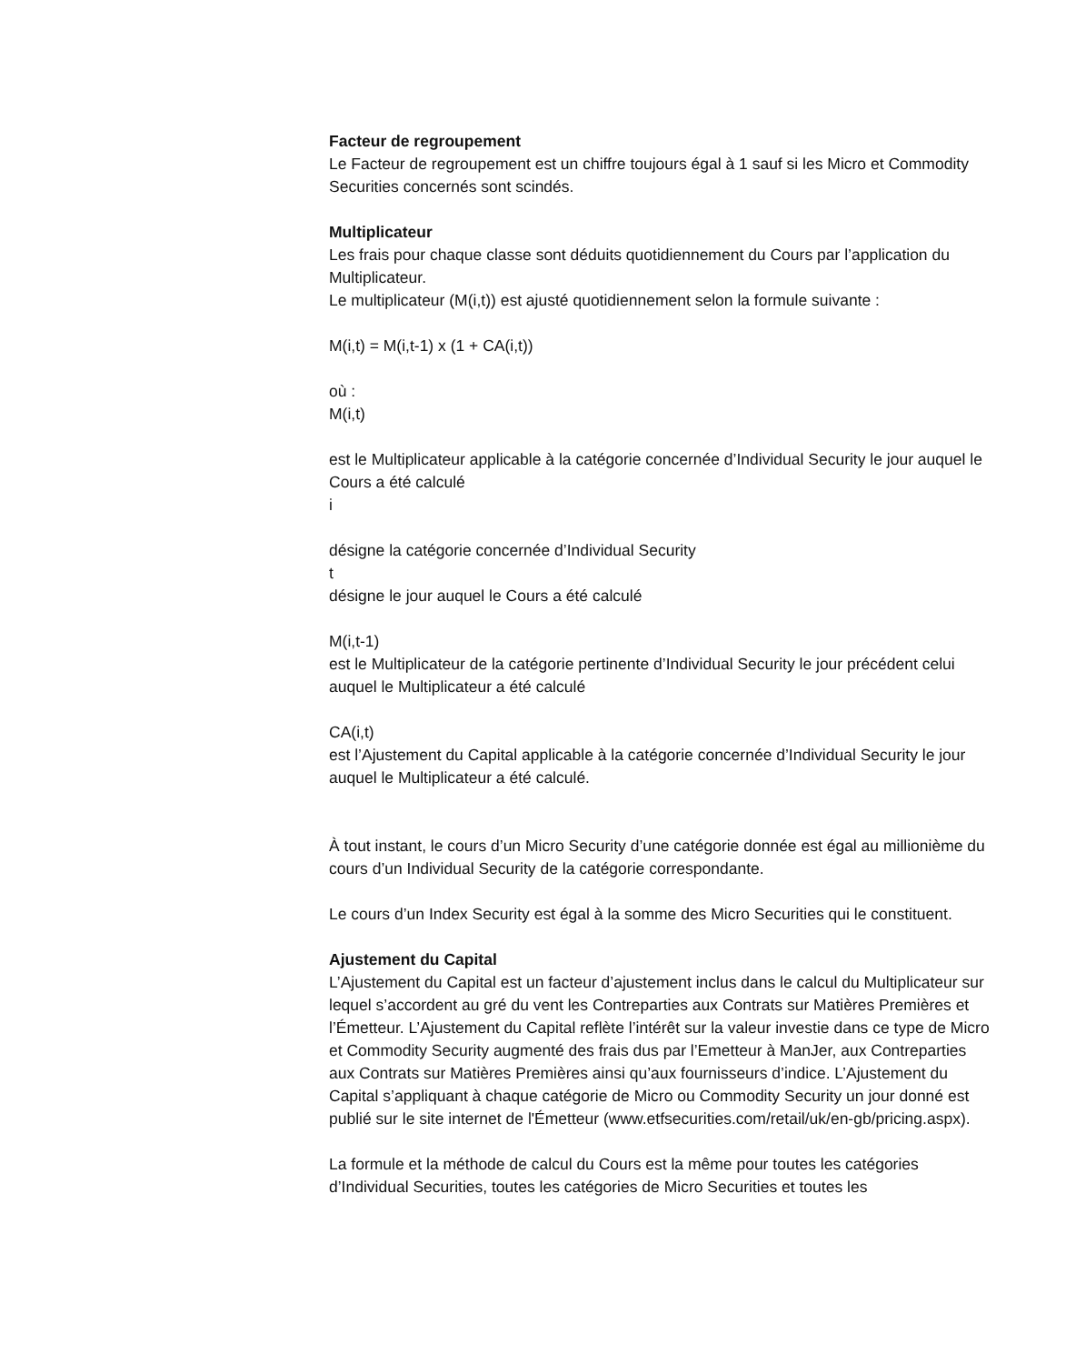Facteur de regroupement
Le Facteur de regroupement est un chiffre toujours égal à 1 sauf si les Micro et Commodity Securities concernés sont scindés.
Multiplicateur
Les frais pour chaque classe sont déduits quotidiennement du Cours par l’application du Multiplicateur.
Le multiplicateur (M(i,t)) est ajusté quotidiennement selon la formule suivante :
M(i,t) = M(i,t-1) x (1 + CA(i,t))
où :
M(i,t)
est le Multiplicateur applicable à la catégorie concernée d’Individual Security le jour auquel le Cours a été calculé
i
désigne la catégorie concernée d’Individual Security
t
désigne le jour auquel le Cours a été calculé
M(i,t-1)
est le Multiplicateur de la catégorie pertinente d’Individual Security le jour précédent celui auquel le Multiplicateur a été calculé
CA(i,t)
est l’Ajustement du Capital applicable à la catégorie concernée d’Individual Security le jour auquel le Multiplicateur a été calculé.
À tout instant, le cours d’un Micro Security d’une catégorie donnée est égal au millionième du cours d’un Individual Security de la catégorie correspondante.
Le cours d’un Index Security est égal à la somme des Micro Securities qui le constituent.
Ajustement du Capital
L’Ajustement du Capital est un facteur d’ajustement inclus dans le calcul du Multiplicateur sur lequel s’accordent au gré du vent les Contreparties aux Contrats sur Matières Premières et l’Émetteur. L’Ajustement du Capital reflète l’intérêt sur la valeur investie dans ce type de Micro et Commodity Security augmenté des frais dus par l’Emetteur à ManJer, aux Contreparties aux Contrats sur Matières Premières ainsi qu’aux fournisseurs d’indice. L’Ajustement du Capital s’appliquant à chaque catégorie de Micro ou Commodity Security un jour donné est publié sur le site internet de l'Émetteur (www.etfsecurities.com/retail/uk/en-gb/pricing.aspx).
La formule et la méthode de calcul du Cours est la même pour toutes les catégories d’Individual Securities, toutes les catégories de Micro Securities et toutes les